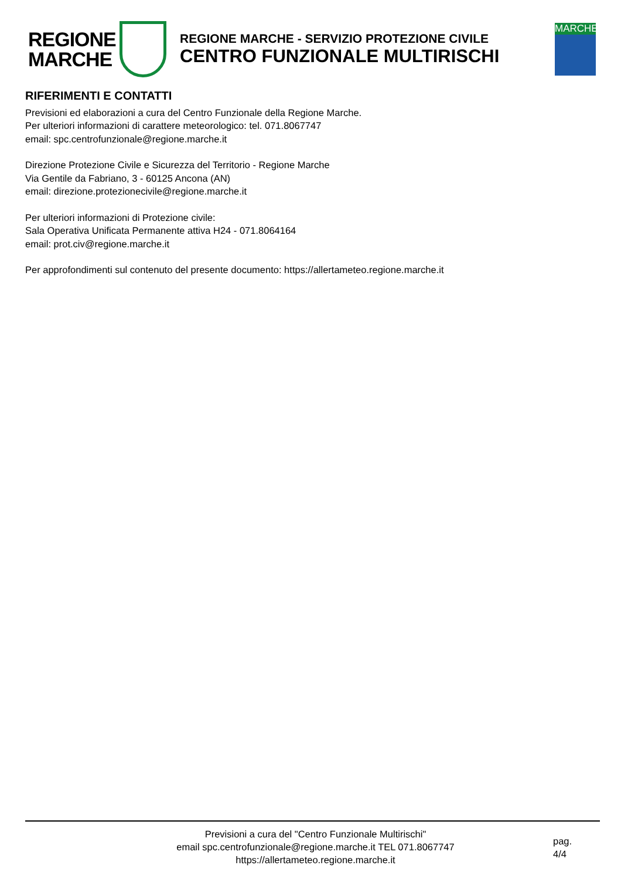REGIONE
MARCHE
REGIONE MARCHE - SERVIZIO PROTEZIONE CIVILE
CENTRO FUNZIONALE MULTIRISCHI
MARCHE
RIFERIMENTI E CONTATTI
Previsioni ed elaborazioni a cura del Centro Funzionale della Regione Marche.
Per ulteriori informazioni di carattere meteorologico: tel. 071.8067747
email: spc.centrofunzionale@regione.marche.it
Direzione Protezione Civile e Sicurezza del Territorio - Regione Marche
Via Gentile da Fabriano, 3 - 60125 Ancona (AN)
email: direzione.protezionecivile@regione.marche.it
Per ulteriori informazioni di Protezione civile:
Sala Operativa Unificata Permanente attiva H24 - 071.8064164
email: prot.civ@regione.marche.it
Per approfondimenti sul contenuto del presente documento: https://allertameteo.regione.marche.it
Previsioni a cura del "Centro Funzionale Multirischi"
email spc.centrofunzionale@regione.marche.it TEL 071.8067747
https://allertameteo.regione.marche.it
pag.
4/4